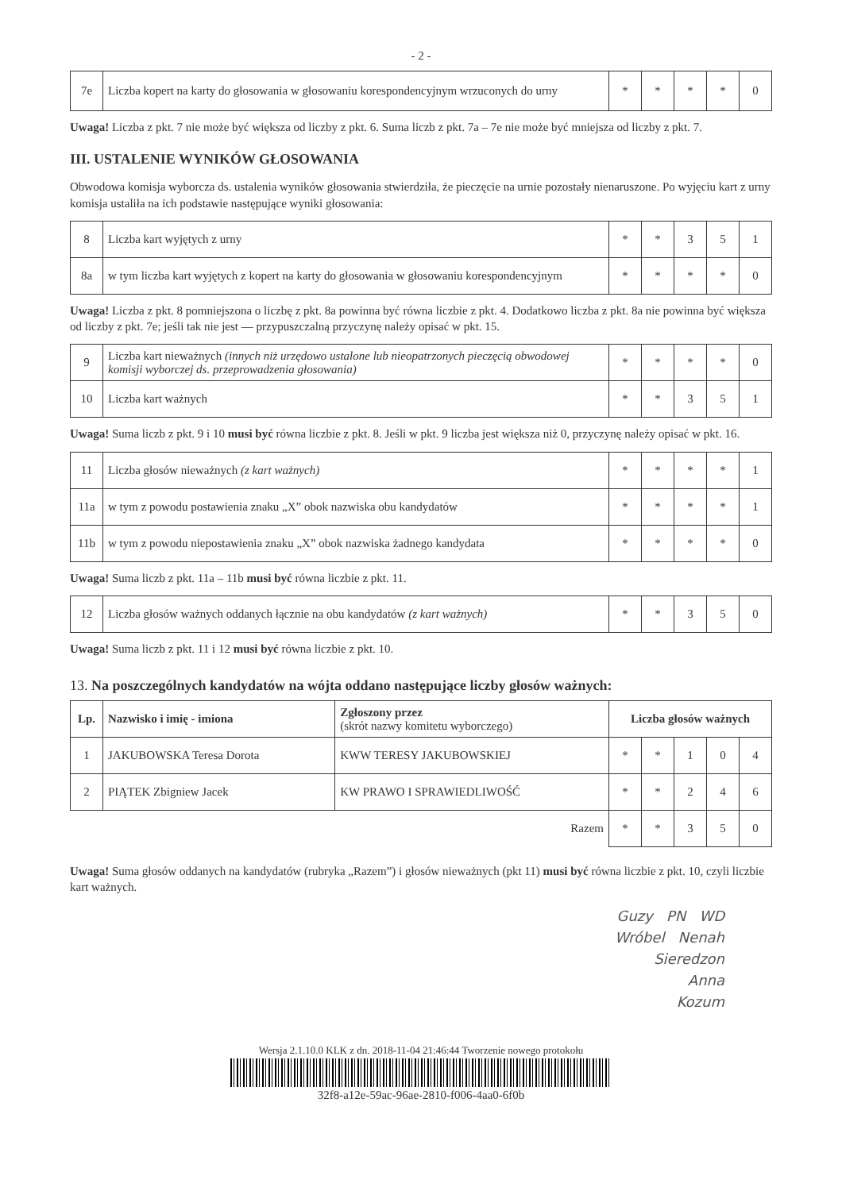- 2 -
| 7e | Liczba kopert na karty do głosowania w głosowaniu korespondencyjnym wrzuconych do urny | * | * | * | * | 0 |
Uwaga! Liczba z pkt. 7 nie może być większa od liczby z pkt. 6. Suma liczb z pkt. 7a – 7e nie może być mniejsza od liczby z pkt. 7.
III. USTALENIE WYNIKÓW GŁOSOWANIA
Obwodowa komisja wyborcza ds. ustalenia wyników głosowania stwierdziła, że pieczęcie na urnie pozostały nienaruszone. Po wyjęciu kart z urny komisja ustaliła na ich podstawie następujące wyniki głosowania:
| 8 | Liczba kart wyjętych z urny | * | * | 3 | 5 | 1 |
| 8a | w tym liczba kart wyjętych z kopert na karty do głosowania w głosowaniu korespondencyjnym | * | * | * | * | 0 |
Uwaga! Liczba z pkt. 8 pomniejszona o liczbę z pkt. 8a powinna być równa liczbie z pkt. 4. Dodatkowo liczba z pkt. 8a nie powinna być większa od liczby z pkt. 7e; jeśli tak nie jest — przypuszczalną przyczynę należy opisać w pkt. 15.
| 9 | Liczba kart nieważnych (innych niż urzędowo ustalone lub nieopatrzonych pieczęcią obwodowej komisji wyborczej ds. przeprowadzenia głosowania) | * | * | * | * | 0 |
| 10 | Liczba kart ważnych | * | * | 3 | 5 | 1 |
Uwaga! Suma liczb z pkt. 9 i 10 musi być równa liczbie z pkt. 8. Jeśli w pkt. 9 liczba jest większa niż 0, przyczynę należy opisać w pkt. 16.
| 11 | Liczba głosów nieważnych (z kart ważnych) | * | * | * | * | 1 |
| 11a | w tym z powodu postawienia znaku „X” obok nazwiska obu kandydatów | * | * | * | * | 1 |
| 11b | w tym z powodu niepostawienia znaku „X” obok nazwiska żadnego kandydata | * | * | * | * | 0 |
Uwaga! Suma liczb z pkt. 11a – 11b musi być równa liczbie z pkt. 11.
| 12 | Liczba głosów ważnych oddanych łącznie na obu kandydatów (z kart ważnych) | * | * | 3 | 5 | 0 |
Uwaga! Suma liczb z pkt. 11 i 12 musi być równa liczbie z pkt. 10.
13. Na poszczególnych kandydatów na wójta oddano następujące liczby głosów ważnych:
| Lp. | Nazwisko i imię - imiona | Zgłoszony przez (skrót nazwy komitetu wyborczego) | Liczba głosów ważnych | | | | |
| --- | --- | --- | --- | --- | --- | --- | --- |
| 1 | JAKUBOWSKA Teresa Dorota | KWW TERESY JAKUBOWSKIEJ | * | * | 1 | 0 | 4 |
| 2 | PIĄTEK Zbigniew Jacek | KW PRAWO I SPRAWIEDLIWOŚĆ | * | * | 2 | 4 | 6 |
| Razem | | | * | * | 3 | 5 | 0 |
Uwaga! Suma głosów oddanych na kandydatów (rubryka „Razem”) i głosów nieważnych (pkt 11) musi być równa liczbie z pkt. 10, czyli liczbie kart ważnych.
Guzy PN WD
Wróbel Nenah
Sieredzon
Anna
Kozum
Wersja 2.1.10.0 KLK z dn. 2018-11-04 21:46:44 Tworzenie nowego protokołu
32f8-a12e-59ac-96ae-2810-f006-4aa0-6f0b